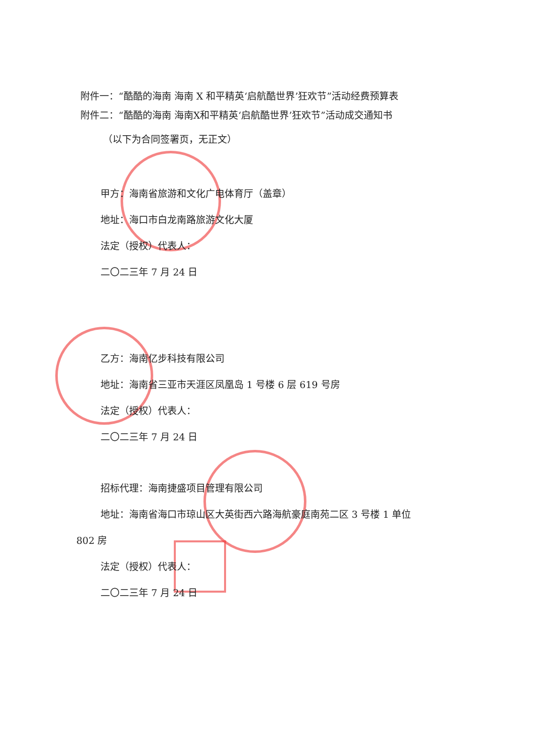附件一：“酷酷的海南 海南 X 和平精英‘启航酷世界’狂欢节”活动经费预算表
附件二：“酷酷的海南 海南X和平精英‘启航酷世界’狂欢节”活动成交通知书
（以下为合同签署页，无正文）
甲方：海南省旅游和文化广电体育厅（盖章）
地址：海口市白龙南路旅游文化大厦
法定（授权）代表人：
二〇二三年 7 月 24 日
乙方：海南亿步科技有限公司
地址：海南省三亚市天涯区凤凰岛 1 号楼 6 层 619 号房
法定（授权）代表人：
二〇二三年 7 月 24 日
招标代理：海南捷盛项目管理有限公司
地址：海南省海口市琼山区大英街西六路海航豪庭南苑二区 3 号楼 1 单位
802 房
法定（授权）代表人：
二〇二三年 7 月 24 日